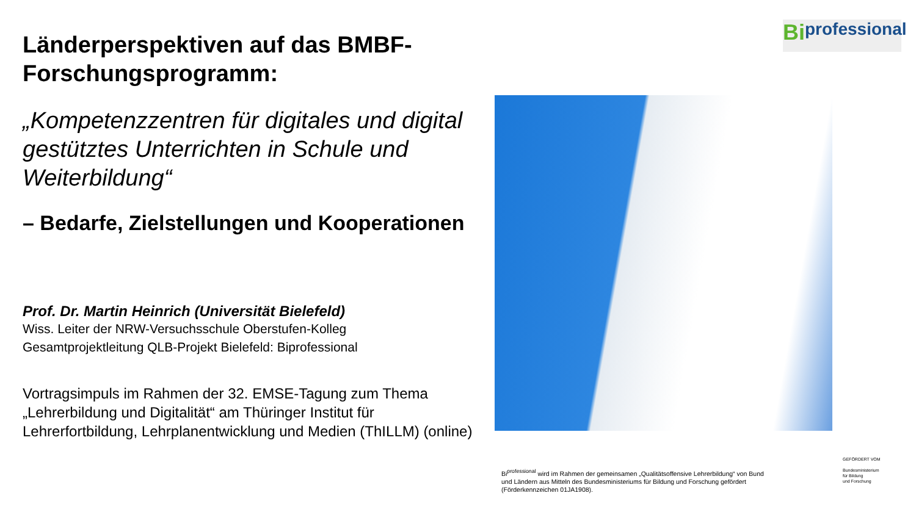Länderperspektiven auf das BMBF-Forschungsprogramm:
„Kompetenzzentren für digitales und digital gestütztes Unterrichten in Schule und Weiterbildung“
– Bedarfe, Zielstellungen und Kooperationen
Prof. Dr. Martin Heinrich (Universität Bielefeld)
Wiss. Leiter der NRW-Versuchsschule Oberstufen-Kolleg
Gesamtprojektleitung QLB-Projekt Bielefeld: Biprofessional
Vortragsimpuls im Rahmen der 32. EMSE-Tagung zum Thema „Lehrerbildung und Digitalität“ am Thüringer Institut für Lehrerfortbildung, Lehrplanentwicklung und Medien (ThILLM) (online)
Bi professional
Bi<sup>professional</sup> wird im Rahmen der gemeinsamen „Qualitätsoffensive Lehrerbildung“ von Bund und Ländern aus Mitteln des Bundesministeriums für Bildung und Forschung gefördert (Förderkennzeichen 01JA1908).
GEFÖRDERT VOM
Bundesministerium
für Bildung
und Forschung